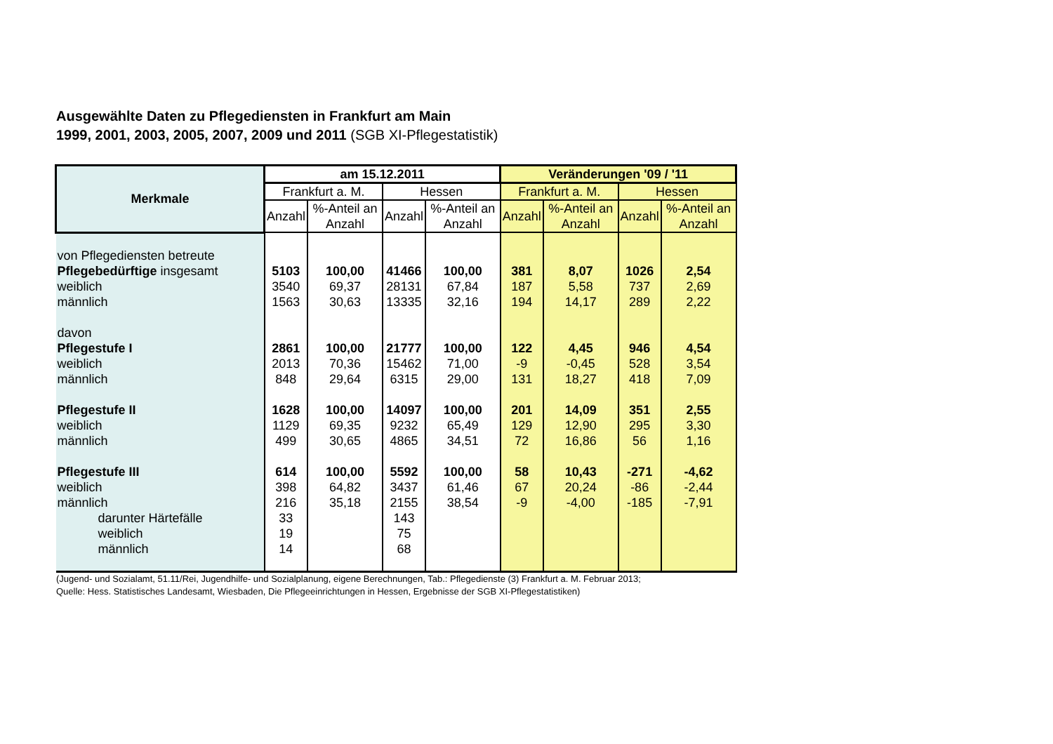Ausgewählte Daten zu Pflegediensten in Frankfurt am Main
1999, 2001, 2003, 2005, 2007, 2009 und 2011 (SGB XI-Pflegestatistik)
| Merkmale | am 15.12.2011 | | | | Veränderungen '09 / '11 | | | |
| --- | --- | --- | --- | --- | --- | --- | --- | --- |
| | Frankfurt a. M. | | Hessen | | Frankfurt a. M. | | Hessen | |
| | Anzahl | %-Anteil an Anzahl | Anzahl | %-Anteil an Anzahl | Anzahl | %-Anteil an Anzahl | Anzahl | %-Anteil an Anzahl |
| von Pflegediensten betreute | | | | | | | | |
| Pflegebedürftige insgesamt | 5103 | 100,00 | 41466 | 100,00 | 381 | 8,07 | 1026 | 2,54 |
| weiblich | 3540 | 69,37 | 28131 | 67,84 | 187 | 5,58 | 737 | 2,69 |
| männlich | 1563 | 30,63 | 13335 | 32,16 | 194 | 14,17 | 289 | 2,22 |
| davon | | | | | | | | |
| Pflegestufe I | 2861 | 100,00 | 21777 | 100,00 | 122 | 4,45 | 946 | 4,54 |
| weiblich | 2013 | 70,36 | 15462 | 71,00 | -9 | -0,45 | 528 | 3,54 |
| männlich | 848 | 29,64 | 6315 | 29,00 | 131 | 18,27 | 418 | 7,09 |
| Pflegestufe II | 1628 | 100,00 | 14097 | 100,00 | 201 | 14,09 | 351 | 2,55 |
| weiblich | 1129 | 69,35 | 9232 | 65,49 | 129 | 12,90 | 295 | 3,30 |
| männlich | 499 | 30,65 | 4865 | 34,51 | 72 | 16,86 | 56 | 1,16 |
| Pflegestufe III | 614 | 100,00 | 5592 | 100,00 | 58 | 10,43 | -271 | -4,62 |
| weiblich | 398 | 64,82 | 3437 | 61,46 | 67 | 20,24 | -86 | -2,44 |
| männlich | 216 | 35,18 | 2155 | 38,54 | -9 | -4,00 | -185 | -7,91 |
| darunter Härtefälle | 33 | | 143 | | | | | |
| weiblich | 19 | | 75 | | | | | |
| männlich | 14 | | 68 | | | | | |
(Jugend- und Sozialamt, 51.11/Rei, Jugendhilfe- und Sozialplanung, eigene Berechnungen, Tab.: Pflegedienste (3) Frankfurt a. M. Februar 2013;
Quelle: Hess. Statistisches Landesamt, Wiesbaden, Die Pflegeeinrichtungen in Hessen, Ergebnisse der SGB XI-Pflegestatistiken)